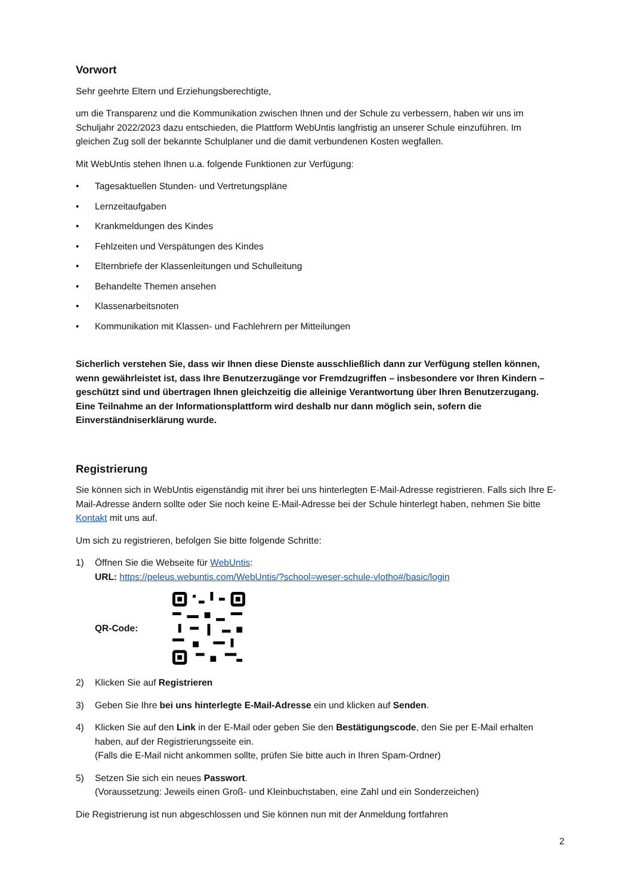Vorwort
Sehr geehrte Eltern und Erziehungsberechtigte,
um die Transparenz und die Kommunikation zwischen Ihnen und der Schule zu verbessern, haben wir uns im Schuljahr 2022/2023 dazu entschieden, die Plattform WebUntis langfristig an unserer Schule einzuführen. Im gleichen Zug soll der bekannte Schulplaner und die damit verbundenen Kosten wegfallen.
Mit WebUntis stehen Ihnen u.a. folgende Funktionen zur Verfügung:
• Tagesaktuellen Stunden- und Vertretungspläne
• Lernzeitaufgaben
• Krankmeldungen des Kindes
• Fehlzeiten und Verspätungen des Kindes
• Elternbriefe der Klassenleitungen und Schulleitung
• Behandelte Themen ansehen
• Klassenarbeitsnoten
• Kommunikation mit Klassen- und Fachlehrern per Mitteilungen
Sicherlich verstehen Sie, dass wir Ihnen diese Dienste ausschließlich dann zur Verfügung stellen können, wenn gewährleistet ist, dass Ihre Benutzerzugänge vor Fremdzugriffen – insbesondere vor Ihren Kindern – geschützt sind und übertragen Ihnen gleichzeitig die alleinige Verantwortung über Ihren Benutzerzugang. Eine Teilnahme an der Informationsplattform wird deshalb nur dann möglich sein, sofern die Einverständniserklärung wurde.
Registrierung
Sie können sich in WebUntis eigenständig mit ihrer bei uns hinterlegten E-Mail-Adresse registrieren. Falls sich Ihre E-Mail-Adresse ändern sollte oder Sie noch keine E-Mail-Adresse bei der Schule hinterlegt haben, nehmen Sie bitte Kontakt mit uns auf.
Um sich zu registrieren, befolgen Sie bitte folgende Schritte:
1) Öffnen Sie die Webseite für WebUntis:
URL: https://peleus.webuntis.com/WebUntis/?school=weser-schule-vlotho#/basic/login
QR-Code:
2) Klicken Sie auf Registrieren
3) Geben Sie Ihre bei uns hinterlegte E-Mail-Adresse ein und klicken auf Senden.
4) Klicken Sie auf den Link in der E-Mail oder geben Sie den Bestätigungscode, den Sie per E-Mail erhalten haben, auf der Registrierungsseite ein.
(Falls die E-Mail nicht ankommen sollte, prüfen Sie bitte auch in Ihren Spam-Ordner)
5) Setzen Sie sich ein neues Passwort.
(Voraussetzung: Jeweils einen Groß- und Kleinbuchstaben, eine Zahl und ein Sonderzeichen)
Die Registrierung ist nun abgeschlossen und Sie können nun mit der Anmeldung fortfahren
2